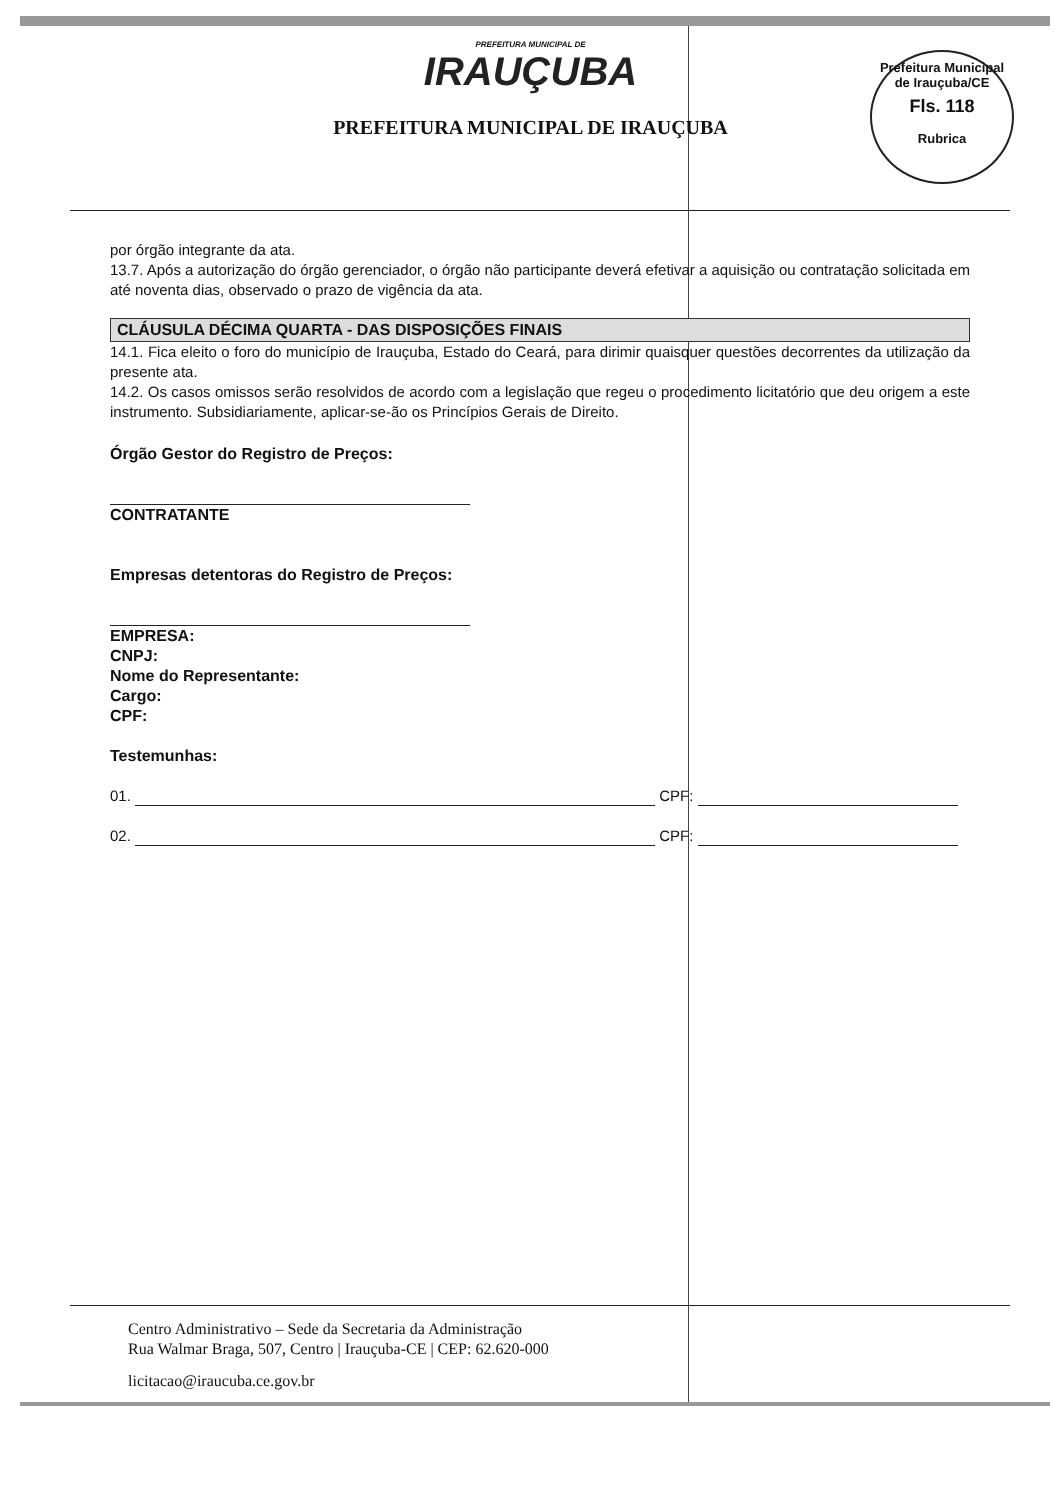PREFEITURA MUNICIPAL DE
IRAUÇUBA
PREFEITURA MUNICIPAL DE IRAUÇUBA
Prefeitura Municipal de Irauçuba/CE
Fls. 118
Rubrica
por órgão integrante da ata.
13.7. Após a autorização do órgão gerenciador, o órgão não participante deverá efetivar a aquisição ou contratação solicitada em até noventa dias, observado o prazo de vigência da ata.
CLÁUSULA DÉCIMA QUARTA - DAS DISPOSIÇÕES FINAIS
14.1. Fica eleito o foro do município de Irauçuba, Estado do Ceará, para dirimir quaisquer questões decorrentes da utilização da presente ata.
14.2. Os casos omissos serão resolvidos de acordo com a legislação que regeu o procedimento licitatório que deu origem a este instrumento. Subsidiariamente, aplicar-se-ão os Princípios Gerais de Direito.
Órgão Gestor do Registro de Preços:
CONTRATANTE
Empresas detentoras do Registro de Preços:
EMPRESA:
CNPJ:
Nome do Representante:
Cargo:
CPF:
Testemunhas:
01. CPF:
02. CPF:
Centro Administrativo – Sede da Secretaria da Administração
Rua Walmar Braga, 507, Centro | Irauçuba-CE | CEP: 62.620-000
licitacao@iraucuba.ce.gov.br